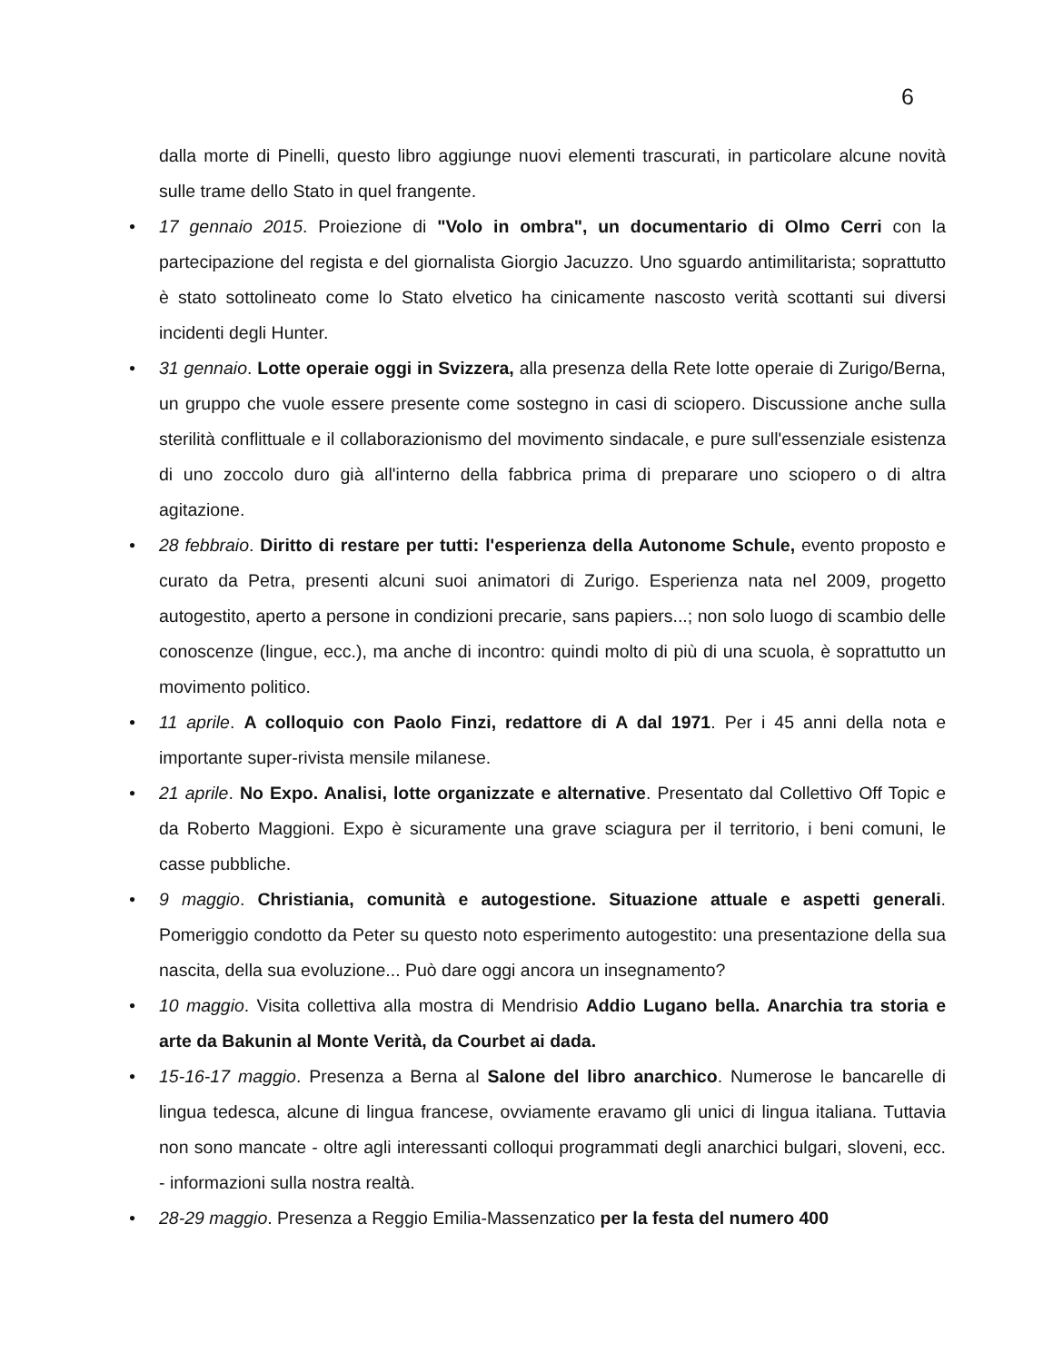6
dalla morte di Pinelli, questo libro aggiunge nuovi elementi trascurati, in particolare alcune novità sulle trame dello Stato in quel frangente.
• 17 gennaio 2015. Proiezione di "Volo in ombra", un documentario di Olmo Cerri con la partecipazione del regista e del giornalista Giorgio Jacuzzo. Uno sguardo antimilitarista; soprattutto è stato sottolineato come lo Stato elvetico ha cinicamente nascosto verità scottanti sui diversi incidenti degli Hunter.
• 31 gennaio. Lotte operaie oggi in Svizzera, alla presenza della Rete lotte operaie di Zurigo/Berna, un gruppo che vuole essere presente come sostegno in casi di sciopero. Discussione anche sulla sterilità conflittuale e il collaborazionismo del movimento sindacale, e pure sull'essenziale esistenza di uno zoccolo duro già all'interno della fabbrica prima di preparare uno sciopero o di altra agitazione.
• 28 febbraio. Diritto di restare per tutti: l'esperienza della Autonome Schule, evento proposto e curato da Petra, presenti alcuni suoi animatori di Zurigo. Esperienza nata nel 2009, progetto autogestito, aperto a persone in condizioni precarie, sans papiers...; non solo luogo di scambio delle conoscenze (lingue, ecc.), ma anche di incontro: quindi molto di più di una scuola, è soprattutto un movimento politico.
• 11 aprile. A colloquio con Paolo Finzi, redattore di A dal 1971. Per i 45 anni della nota e importante super-rivista mensile milanese.
• 21 aprile. No Expo. Analisi, lotte organizzate e alternative. Presentato dal Collettivo Off Topic e da Roberto Maggioni. Expo è sicuramente una grave sciagura per il territorio, i beni comuni, le casse pubbliche.
• 9 maggio. Christiania, comunità e autogestione. Situazione attuale e aspetti generali. Pomeriggio condotto da Peter su questo noto esperimento autogestito: una presentazione della sua nascita, della sua evoluzione... Può dare oggi ancora un insegnamento?
• 10 maggio. Visita collettiva alla mostra di Mendrisio Addio Lugano bella. Anarchia tra storia e arte da Bakunin al Monte Verità, da Courbet ai dada.
• 15-16-17 maggio. Presenza a Berna al Salone del libro anarchico. Numerose le bancarelle di lingua tedesca, alcune di lingua francese, ovviamente eravamo gli unici di lingua italiana. Tuttavia non sono mancate - oltre agli interessanti colloqui programmati degli anarchici bulgari, sloveni, ecc. - informazioni sulla nostra realtà.
• 28-29 maggio. Presenza a Reggio Emilia-Massenzatico per la festa del numero 400